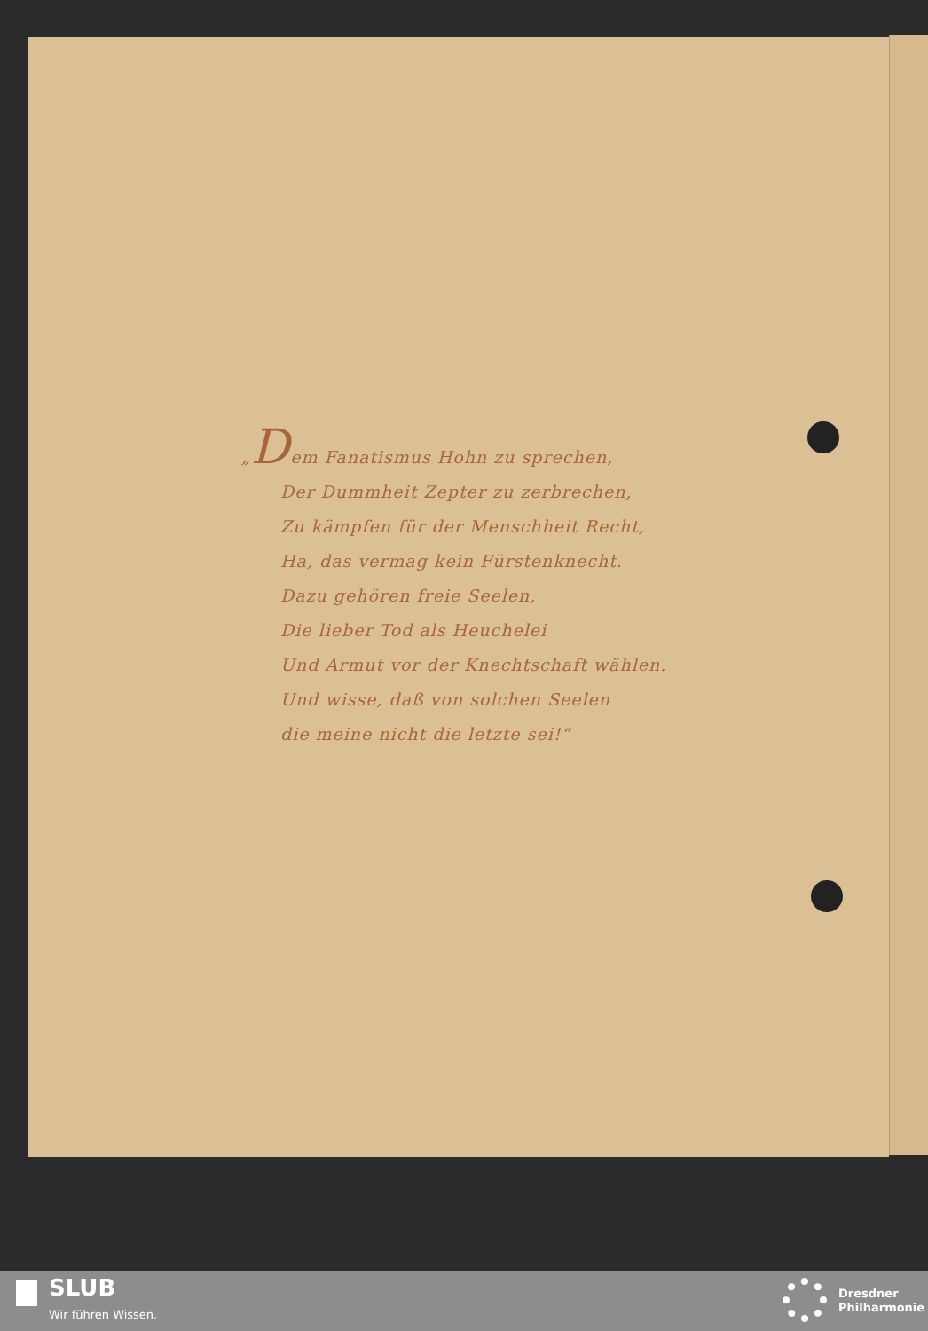„Dem Fanatismus Hohn zu sprechen,
Der Dummheit Zepter zu zerbrechen,
Zu kämpfen für der Menschheit Recht,
Ha, das vermag kein Fürstenknecht.
Dazu gehören freie Seelen,
Die lieber Tod als Heuchelei
Und Armut vor der Knechtschaft wählen.
Und wisse, daß von solchen Seelen
die meine nicht die letzte sei!“
SLUB
Wir führen Wissen.
Dresdner
Philharmonie